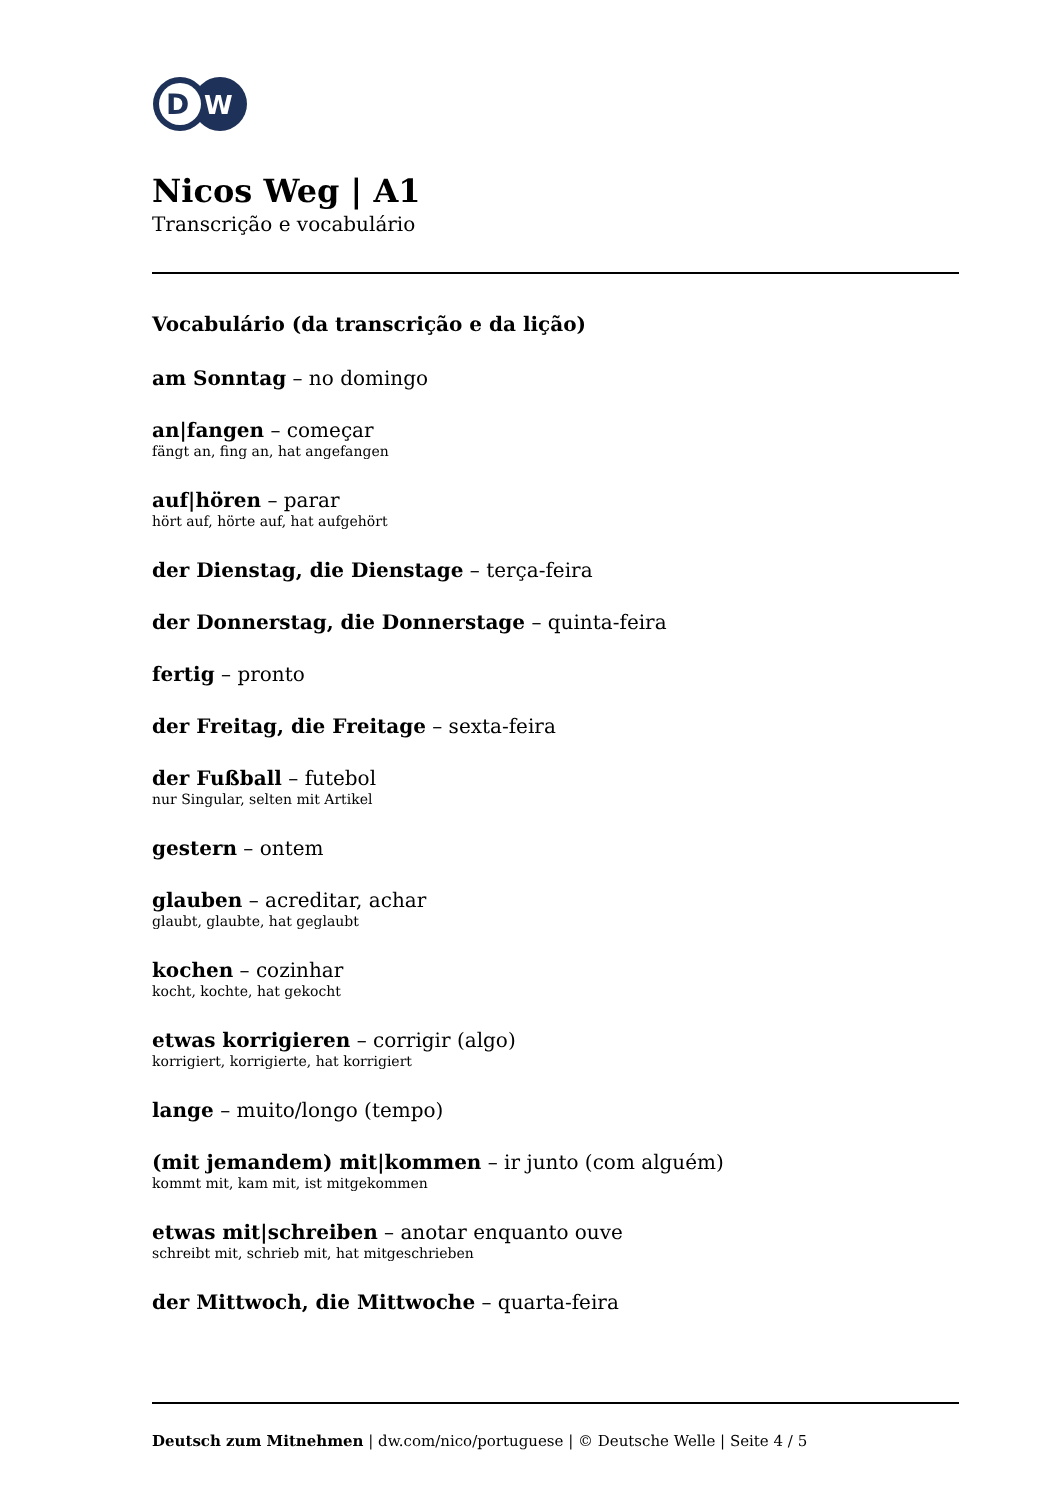D
W
Nicos Weg | A1
Transcrição e vocabulário
Vocabulário (da transcrição e da lição)
am Sonntag – no domingo
an|fangen – começar
fängt an, fing an, hat angefangen
auf|hören – parar
hört auf, hörte auf, hat aufgehört
der Dienstag, die Dienstage – terça-feira
der Donnerstag, die Donnerstage – quinta-feira
fertig – pronto
der Freitag, die Freitage – sexta-feira
der Fußball – futebol
nur Singular, selten mit Artikel
gestern – ontem
glauben – acreditar, achar
glaubt, glaubte, hat geglaubt
kochen – cozinhar
kocht, kochte, hat gekocht
etwas korrigieren – corrigir (algo)
korrigiert, korrigierte, hat korrigiert
lange – muito/longo (tempo)
(mit jemandem) mit|kommen – ir junto (com alguém)
kommt mit, kam mit, ist mitgekommen
etwas mit|schreiben – anotar enquanto ouve
schreibt mit, schrieb mit, hat mitgeschrieben
der Mittwoch, die Mittwoche – quarta-feira
Deutsch zum Mitnehmen | dw.com/nico/portuguese | © Deutsche Welle | Seite 4 / 5